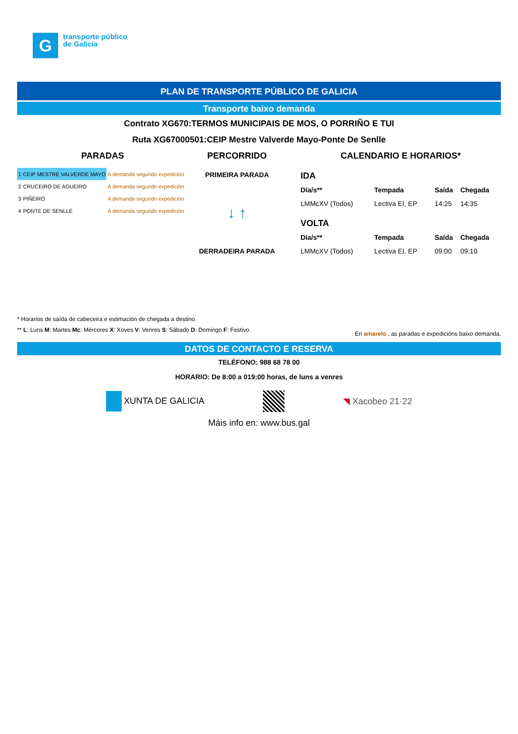G
transporte público
de Galicia
PLAN DE TRANSPORTE PÚBLICO DE GALICIA
Transporte baixo demanda
Contrato XG670:TERMOS MUNICIPAIS DE MOS, O PORRIÑO E TUI
Ruta XG67000501:CEIP Mestre Valverde Mayo-Ponte De Senlle
PARADAS
| 1 | CEIP MESTRE VALVERDE MAYO | A demanda segundo expedición |
| 2 | CRUCEIRO DE AGUEIRO | A demanda segundo expedición |
| 3 | PIÑEIRO | A demanda segundo expedición |
| 4 | PONTE DE SENLLE | A demanda segundo expedición |
PERCORRIDO
PRIMEIRA PARADA
↓ ↑
DERRADEIRA PARADA
CALENDARIO E HORARIOS*
| IDA | | | |
| Día/s** | Tempada | Saída | Chegada |
| LMMcXV (Todos) | Lectiva EI, EP | 14:25 | 14:35 |
| VOLTA | | | |
| Día/s** | Tempada | Saída | Chegada |
| LMMcXV (Todos) | Lectiva EI, EP | 09:00 | 09:10 |
* Horarios de saída de cabeceira e estimación de chegada a destino.
** L: Luns M: Martes Mc: Mércores X: Xoves V: Venres S: Sábado D: Domingo F: Festivo. En amarelo , as paradas e expedicións baixo demanda.
DATOS DE CONTACTO E RESERVA
TELÉFONO: 988 68 78 00
HORARIO: De 8:00 a 019:00 horas, de luns a venres
XUNTA DE GALICIA ◥ Xacobeo 21·22
Máis info en: www.bus.gal